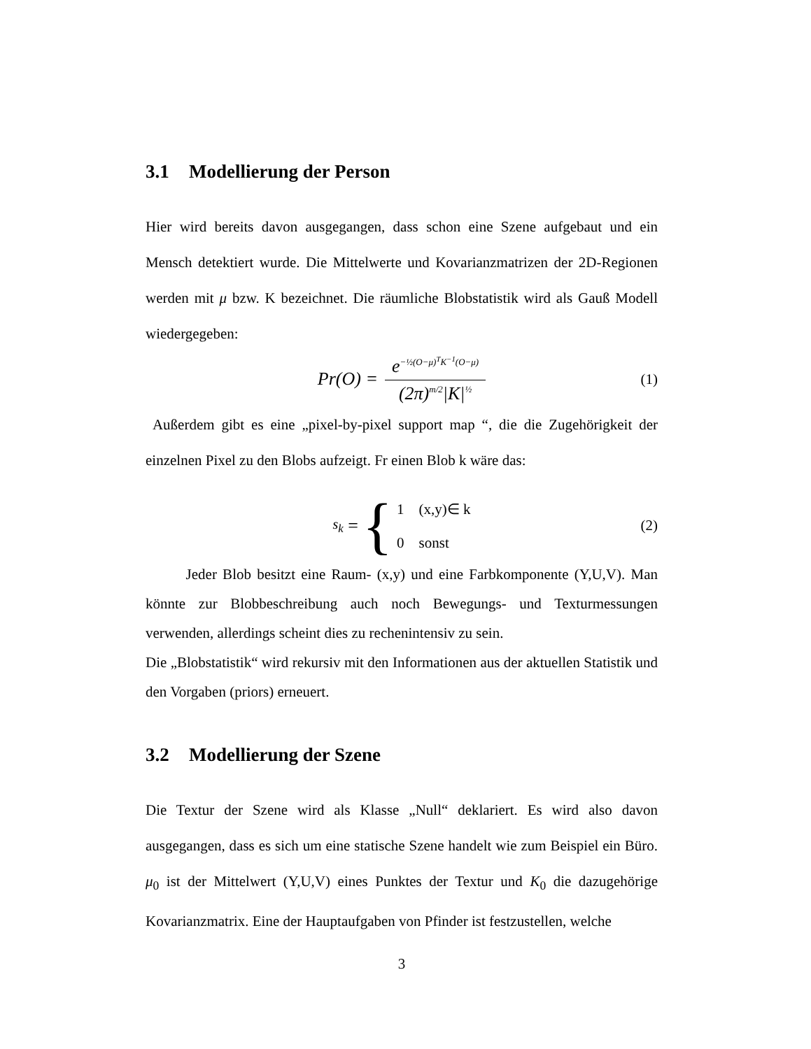3.1 Modellierung der Person
Hier wird bereits davon ausgegangen, dass schon eine Szene aufgebaut und ein Mensch detektiert wurde. Die Mittelwerte und Kovarianzmatrizen der 2D-Regionen werden mit μ bzw. K bezeichnet. Die räumliche Blobstatistik wird als Gauß Modell wiedergegeben:
Pr(O) = e<sup>−½(O−μ)<sup>T</sup>K<sup>−1</sup>(O−μ)</sup> (2π)<sup>m/2</sup>|K|<sup>½</sup> (1)
Außerdem gibt es eine „pixel-by-pixel support map “, die die Zugehörigkeit der einzelnen Pixel zu den Blobs aufzeigt. Fr einen Blob k wäre das:
s<sub>k</sub> = { 1 (x,y)∈ k
0 sonst (2)
Jeder Blob besitzt eine Raum- (x,y) und eine Farbkomponente (Y,U,V). Man könnte zur Blobbeschreibung auch noch Bewegungs- und Texturmessungen verwenden, allerdings scheint dies zu rechenintensiv zu sein.
Die „Blobstatistik“ wird rekursiv mit den Informationen aus der aktuellen Statistik und den Vorgaben (priors) erneuert.
3.2 Modellierung der Szene
Die Textur der Szene wird als Klasse „Null“ deklariert. Es wird also davon ausgegangen, dass es sich um eine statische Szene handelt wie zum Beispiel ein Büro. μ<sub>0</sub> ist der Mittelwert (Y,U,V) eines Punktes der Textur und K<sub>0</sub> die dazugehörige Kovarianzmatrix. Eine der Hauptaufgaben von Pfinder ist festzustellen, welche
3